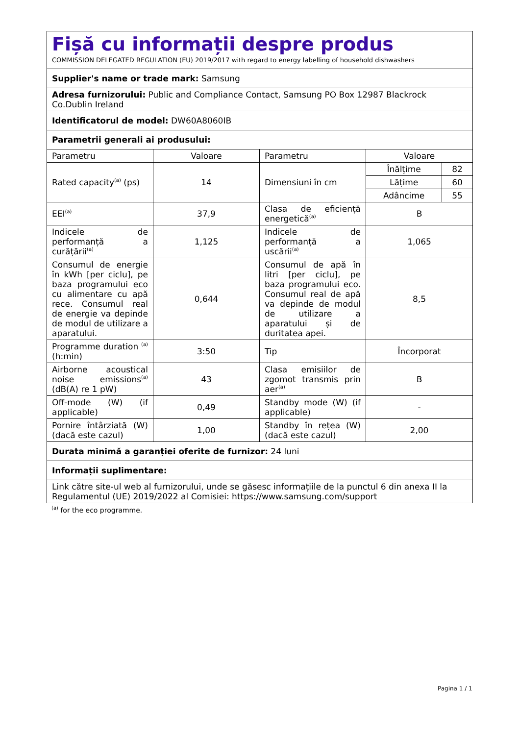| Fișă cu informații despre produs | | | | |
| COMMISSION DELEGATED REGULATION (EU) 2019/2017 with regard to energy labelling of household dishwashers | | | | |
| Supplier's name or trade mark: Samsung | | | | |
| Adresa furnizorului: Public and Compliance Contact, Samsung PO Box 12987 Blackrock Co.Dublin Ireland | | | | |
| Identificatorul de model: DW60A8060IB | | | | |
| Parametrii generali ai produsului: | | | | |
| Parametru | Valoare | Parametru | Valoare | |
| Rated capacity<sup>(a)</sup> (ps) | 14 | Dimensiuni în cm | Înălțime | 82 |
| | | | Lățime | 60 |
| | | | Adâncime | 55 |
| EEI<sup>(a)</sup> | 37,9 | Clasa de eficiență energetică<sup>(a)</sup> | B | |
| Indicele de performanță a curățării<sup>(a)</sup> | 1,125 | Indicele de performanță a uscării<sup>(a)</sup> | 1,065 | |
| Consumul de energie în kWh [per ciclu], pe baza programului eco cu alimentare cu apă rece. Consumul real de energie va depinde de modul de utilizare a aparatului. | 0,644 | Consumul de apă în litri [per ciclu], pe baza programului eco. Consumul real de apă va depinde de modul de utilizare a aparatului și de duritatea apei. | 8,5 | |
| Programme duration <sup>(a)</sup> (h:min) | 3:50 | Tip | Încorporat | |
| Airborne acoustical noise emissions<sup>(a)</sup> (dB(A) re 1 pW) | 43 | Clasa emisiilor de zgomot transmis prin aer<sup>(a)</sup> | B | |
| Off-mode (W) (if applicable) | 0,49 | Standby mode (W) (if applicable) | - | |
| Pornire întârziată (W) (dacă este cazul) | 1,00 | Standby în rețea (W) (dacă este cazul) | 2,00 | |
| Durata minimă a garanției oferite de furnizor: 24 luni | | | | |
| Informații suplimentare: | | | | |
| Link către site-ul web al furnizorului, unde se găsesc informațiile de la punctul 6 din anexa II la Regulamentul (UE) 2019/2022 al Comisiei: https://www.samsung.com/support | | | | |
<sup>(a)</sup> for the eco programme.
Pagina 1 / 1